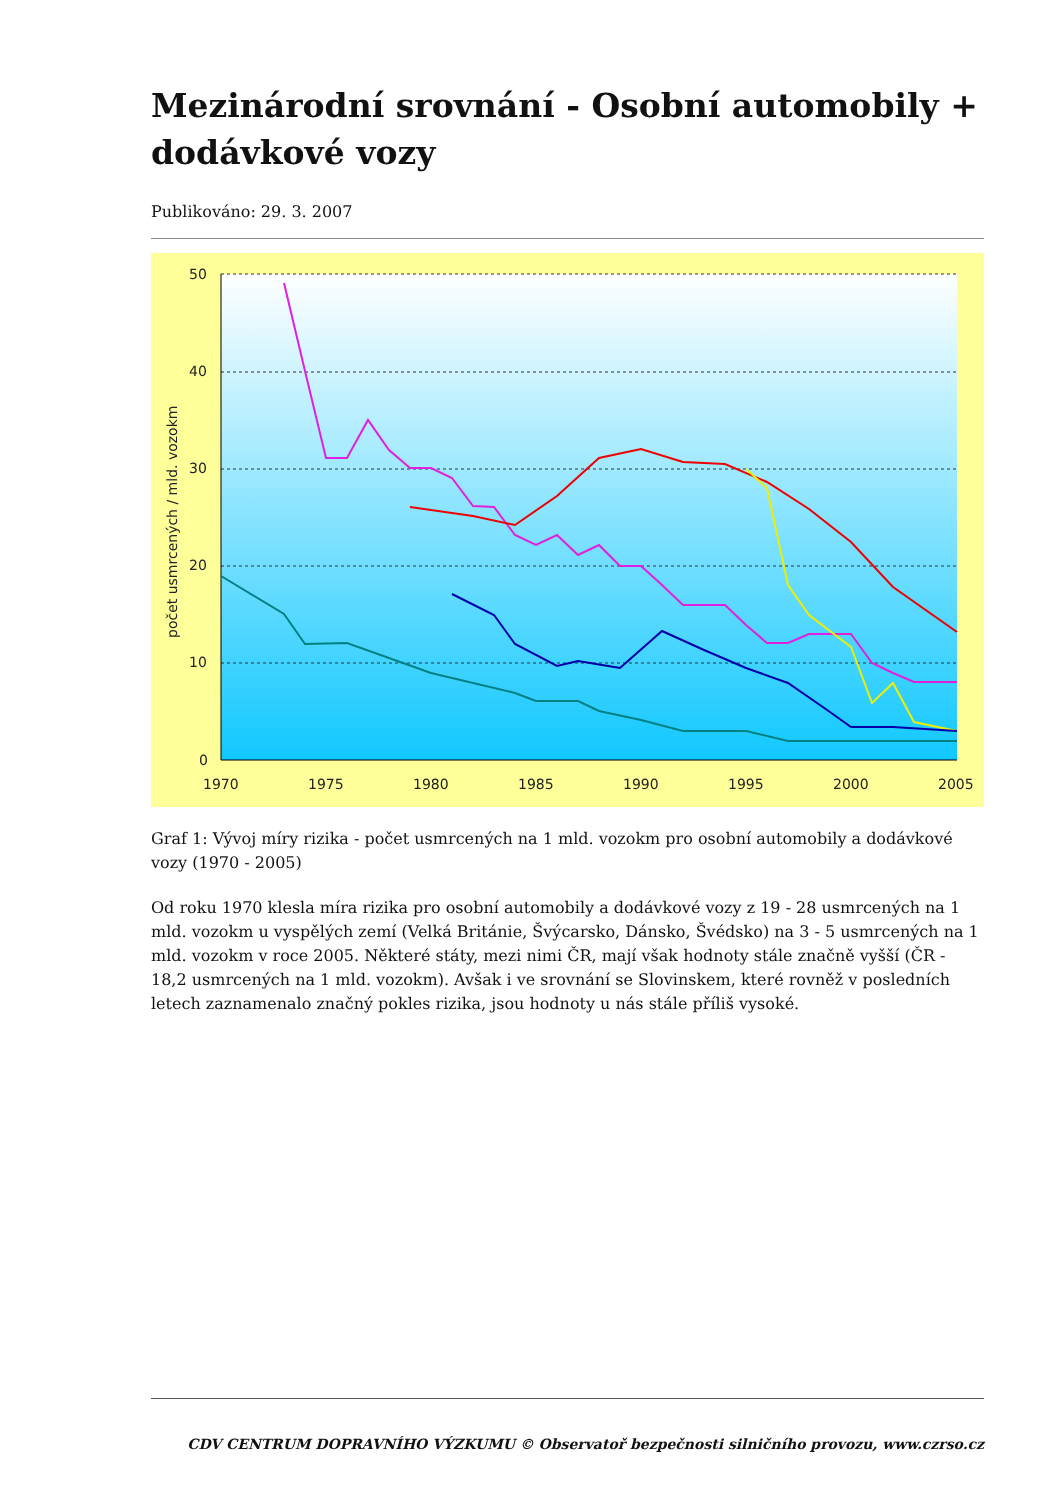Mezinárodní srovnání - Osobní automobily + dodávkové vozy
Publikováno: 29. 3. 2007
50
40
30
20
10
0
1970
1975
1980
1985
1990
1995
2000
2005
počet usmrcených / mld. vozokm
Graf 1: Vývoj míry rizika - počet usmrcených na 1 mld. vozokm pro osobní automobily a dodávkové vozy (1970 - 2005)
Od roku 1970 klesla míra rizika pro osobní automobily a dodávkové vozy z 19 - 28 usmrcených na 1 mld. vozokm u vyspělých zemí (Velká Británie, Švýcarsko, Dánsko, Švédsko) na 3 - 5 usmrcených na 1 mld. vozokm v roce 2005. Některé státy, mezi nimi ČR, mají však hodnoty stále značně vyšší (ČR - 18,2 usmrcených na 1 mld. vozokm). Avšak i ve srovnání se Slovinskem, které rovněž v posledních letech zaznamenalo značný pokles rizika, jsou hodnoty u nás stále příliš vysoké.
CDV CENTRUM DOPRAVNÍHO VÝZKUMU © Observatoř bezpečnosti silničního provozu, www.czrso.cz